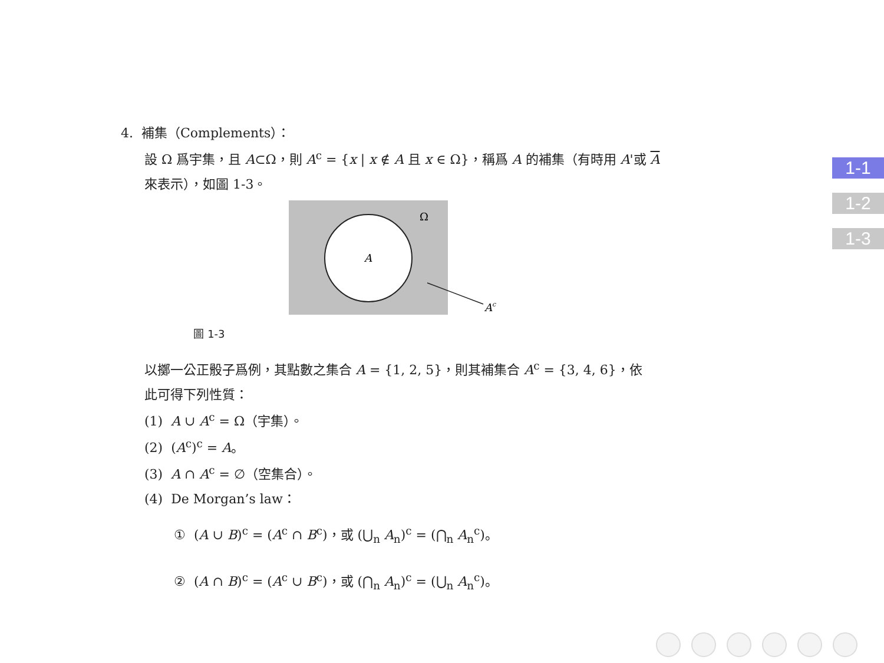4. 補集（Complements）：
設 Ω 爲宇集，且 A⊂Ω，則 A<sup>c</sup> = {x | x ∉ A 且 x ∈ Ω}，稱爲 A 的補集（有時用 A'或 A
來表示），如圖 1-3。
A
Ω
Ac
圖 1-3
以擲一公正骰子爲例，其點數之集合 A = {1, 2, 5}，則其補集合 A<sup>c</sup> = {3, 4, 6}，依
此可得下列性質：
(1) A ∪ A<sup>c</sup> = Ω（宇集）。
(2) (A<sup>c</sup>)<sup>c</sup> = A。
(3) A ∩ A<sup>c</sup> = ∅（空集合）。
(4) De Morgan’s law：
① (A ∪ B)<sup>c</sup> = (A<sup>c</sup> ∩ B<sup>c</sup>)，或 (⋃<sub>n</sub> A<sub>n</sub>)<sup>c</sup> = (⋂<sub>n</sub> A<sub>n</sub><sup>c</sup>)。
② (A ∩ B)<sup>c</sup> = (A<sup>c</sup> ∪ B<sup>c</sup>)，或 (⋂<sub>n</sub> A<sub>n</sub>)<sup>c</sup> = (⋃<sub>n</sub> A<sub>n</sub><sup>c</sup>)。
1-1
1-2
1-3